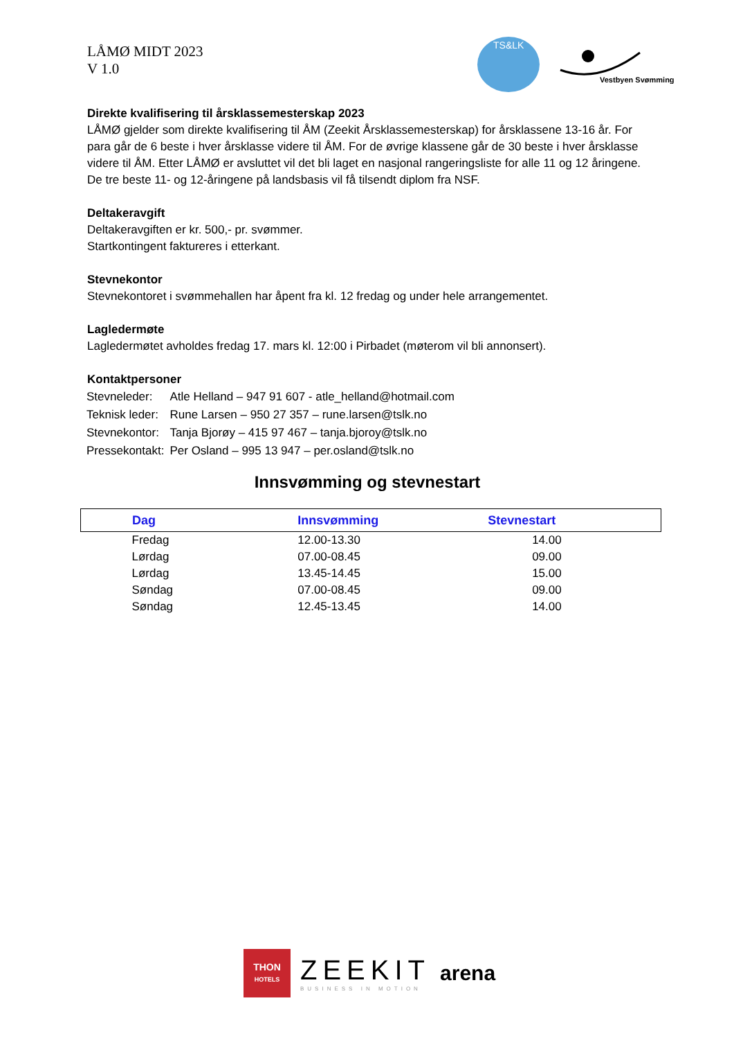LÅMØ MIDT 2023
V 1.0
TS&LK
Vestbyen Svømming
Direkte kvalifisering til årsklassemesterskap 2023
LÅMØ gjelder som direkte kvalifisering til ÅM (Zeekit Årsklassemesterskap) for årsklassene 13-16 år. For para går de 6 beste i hver årsklasse videre til ÅM. For de øvrige klassene går de 30 beste i hver årsklasse videre til ÅM. Etter LÅMØ er avsluttet vil det bli laget en nasjonal rangeringsliste for alle 11 og 12 åringene. De tre beste 11- og 12-åringene på landsbasis vil få tilsendt diplom fra NSF.
Deltakeravgift
Deltakeravgiften er kr. 500,- pr. svømmer.
Startkontingent faktureres i etterkant.
Stevnekontor
Stevnekontoret i svømmehallen har åpent fra kl. 12 fredag og under hele arrangementet.
Lagledermøte
Lagledermøtet avholdes fredag 17. mars kl. 12:00 i Pirbadet (møterom vil bli annonsert).
Kontaktpersoner
| Stevneleder: | Atle Helland – 947 91 607 - atle_helland@hotmail.com |
| Teknisk leder: | Rune Larsen – 950 27 357 – rune.larsen@tslk.no |
| Stevnekontor: | Tanja Bjorøy – 415 97 467 – tanja.bjoroy@tslk.no |
| Pressekontakt: | Per Osland – 995 13 947 – per.osland@tslk.no |
Innsvømming og stevnestart
| Dag | Innsvømming | Stevnestart |
| --- | --- | --- |
| Fredag | 12.00-13.30 | 14.00 |
| Lørdag | 07.00-08.45 | 09.00 |
| Lørdag | 13.45-14.45 | 15.00 |
| Søndag | 07.00-08.45 | 09.00 |
| Søndag | 12.45-13.45 | 14.00 |
THON
HOTELS
ZEEKIT
BUSINESS IN MOTION
arena